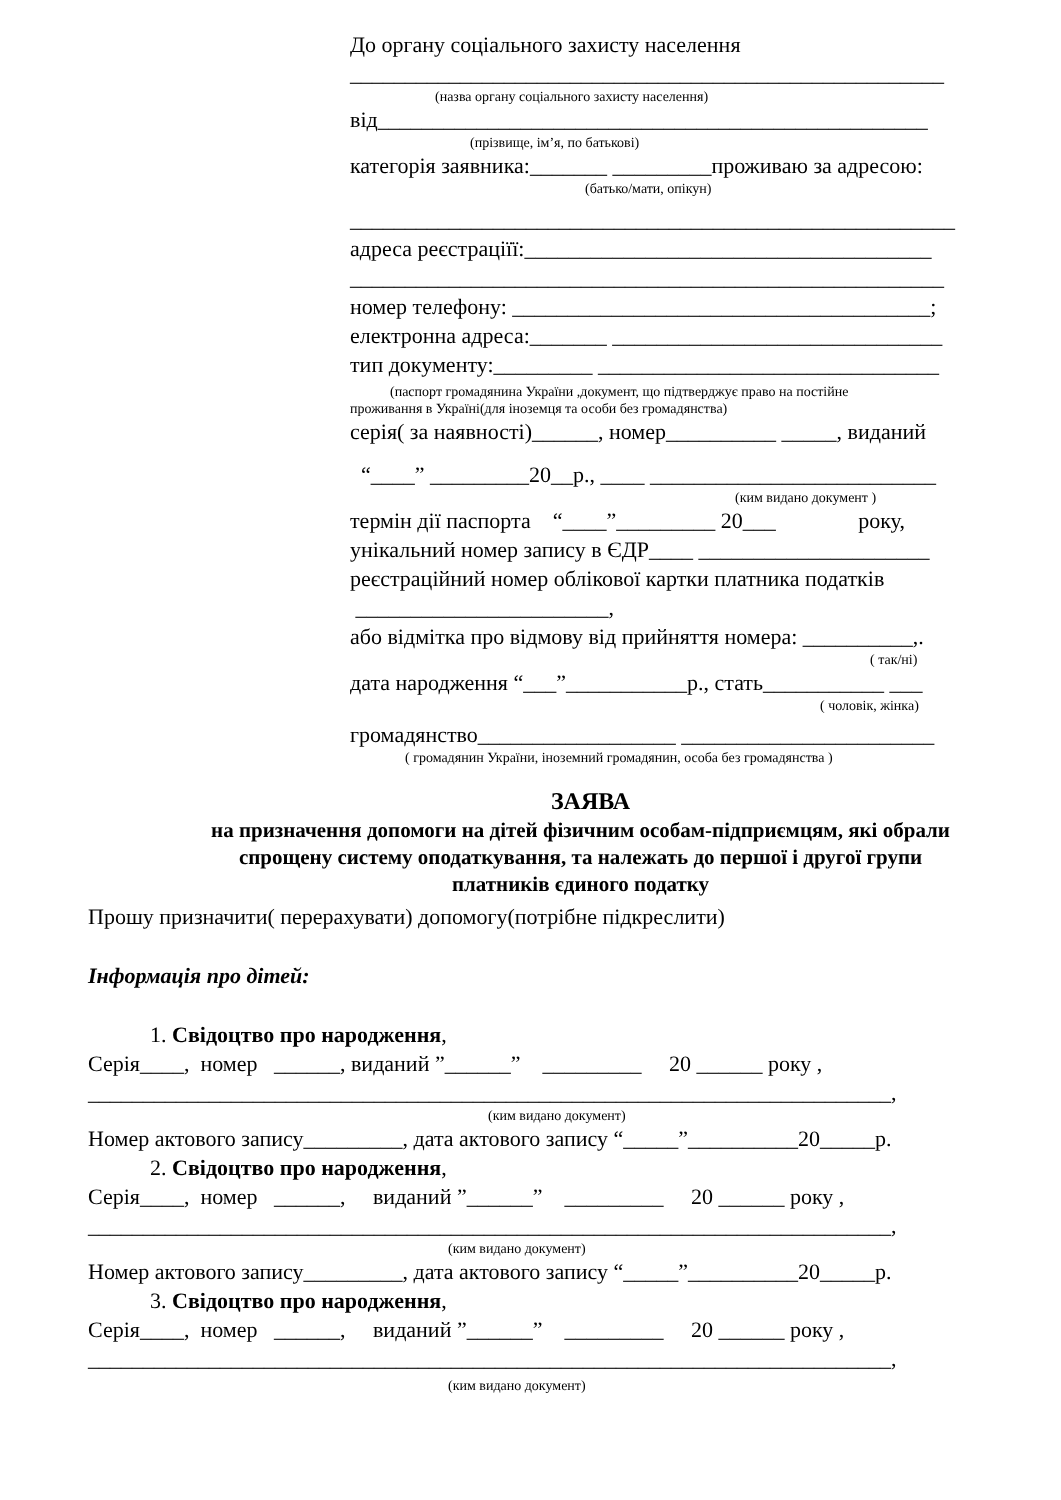До органу соціального захисту населення
______________________________________________________
(назва органу соціального захисту населення)
від__________________________________________________
(прізвище, ім’я, по батькові)
категорія заявника:_______ _________проживаю за адресою:
(батько/мати, опікун)
_______________________________________________________
адреса реєстраціїї:_____________________________________
______________________________________________________
номер телефону: ______________________________________;
електронна адреса:_______ ______________________________
тип документу:_________ _______________________________
(паспорт громадянина України ,документ, що підтверджує право на постійне
проживання в Україні(для іноземця та особи без громадянства)
серія( за наявності)______, номер__________ _____, виданий
“____” _________20__р., ____ __________________________
(ким видано документ )
термін дії паспорта “____”_________ 20___ року,
унікальний номер запису в ЄДР____ _____________________
реєстраційний номер облікової картки платника податків
_______________________,
або відмітка про відмову від прийняття номера: __________,.
( так/ні)
дата народження “___”___________р., стать___________ ___
( чоловік, жінка)
громадянство__________________ _______________________
( громадянин України, іноземний громадянин, особа без громадянства )
ЗАЯВА
на призначення допомоги на дітей фізичним особам-підприємцям, які обрали
спрощену систему оподаткування, та належать до першої і другої групи
платників єдиного податку
Прошу призначити( перерахувати) допомогу(потрібне підкреслити)
Інформація про дітей:
1. Свідоцтво про народження,
Серія____, номер ______, виданий ”______” _________ 20 ______ року ,
_________________________________________________________________________,
(ким видано документ)
Номер актового запису_________, дата актового запису “_____”__________20_____р.
2. Свідоцтво про народження,
Серія____, номер ______, виданий ”______” _________ 20 ______ року ,
_________________________________________________________________________,
(ким видано документ)
Номер актового запису_________, дата актового запису “_____”__________20_____р.
3. Свідоцтво про народження,
Серія____, номер ______, виданий ”______” _________ 20 ______ року ,
_________________________________________________________________________,
(ким видано документ)